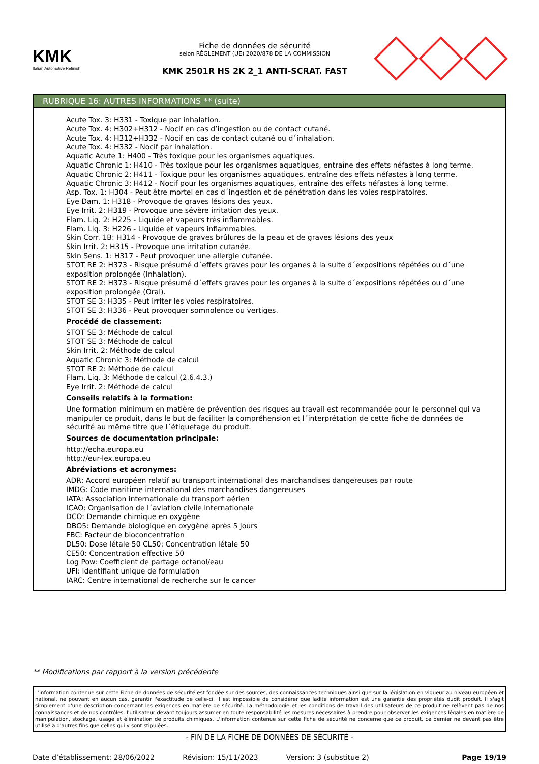KMK
Italian Automotive Refinish
Fiche de données de sécurité
selon RÈGLEMENT (UE) 2020/878 DE LA COMMISSION
KMK 2501R HS 2K 2_1 ANTI-SCRAT. FAST
RUBRIQUE 16: AUTRES INFORMATIONS ** (suite)
Acute Tox. 3: H331 - Toxique par inhalation.
Acute Tox. 4: H302+H312 - Nocif en cas d’ingestion ou de contact cutané.
Acute Tox. 4: H312+H332 - Nocif en cas de contact cutané ou d´inhalation.
Acute Tox. 4: H332 - Nocif par inhalation.
Aquatic Acute 1: H400 - Très toxique pour les organismes aquatiques.
Aquatic Chronic 1: H410 - Très toxique pour les organismes aquatiques, entraîne des effets néfastes à long terme.
Aquatic Chronic 2: H411 - Toxique pour les organismes aquatiques, entraîne des effets néfastes à long terme.
Aquatic Chronic 3: H412 - Nocif pour les organismes aquatiques, entraîne des effets néfastes à long terme.
Asp. Tox. 1: H304 - Peut être mortel en cas d´ingestion et de pénétration dans les voies respiratoires.
Eye Dam. 1: H318 - Provoque de graves lésions des yeux.
Eye Irrit. 2: H319 - Provoque une sévère irritation des yeux.
Flam. Liq. 2: H225 - Liquide et vapeurs très inflammables.
Flam. Liq. 3: H226 - Liquide et vapeurs inflammables.
Skin Corr. 1B: H314 - Provoque de graves brûlures de la peau et de graves lésions des yeux
Skin Irrit. 2: H315 - Provoque une irritation cutanée.
Skin Sens. 1: H317 - Peut provoquer une allergie cutanée.
STOT RE 2: H373 - Risque présumé d´effets graves pour les organes à la suite d´expositions répétées ou d´une exposition prolongée (Inhalation).
STOT RE 2: H373 - Risque présumé d´effets graves pour les organes à la suite d´expositions répétées ou d´une exposition prolongée (Oral).
STOT SE 3: H335 - Peut irriter les voies respiratoires.
STOT SE 3: H336 - Peut provoquer somnolence ou vertiges.
Procédé de classement:
STOT SE 3: Méthode de calcul
STOT SE 3: Méthode de calcul
Skin Irrit. 2: Méthode de calcul
Aquatic Chronic 3: Méthode de calcul
STOT RE 2: Méthode de calcul
Flam. Liq. 3: Méthode de calcul (2.6.4.3.)
Eye Irrit. 2: Méthode de calcul
Conseils relatifs à la formation:
Une formation minimum en matière de prévention des risques au travail est recommandée pour le personnel qui va manipuler ce produit, dans le but de faciliter la compréhension et l´interprétation de cette fiche de données de sécurité au même titre que l´étiquetage du produit.
Sources de documentation principale:
http://echa.europa.eu
http://eur-lex.europa.eu
Abréviations et acronymes:
ADR: Accord européen relatif au transport international des marchandises dangereuses par route
IMDG: Code maritime international des marchandises dangereuses
IATA: Association internationale du transport aérien
ICAO: Organisation de l´aviation civile internationale
DCO: Demande chimique en oxygène
DBO5: Demande biologique en oxygène après 5 jours
FBC: Facteur de bioconcentration
DL50: Dose létale 50 CL50: Concentration létale 50
CE50: Concentration effective 50
Log Pow: Coefficient de partage octanol/eau
UFI: identifiant unique de formulation
IARC: Centre international de recherche sur le cancer
** Modifications par rapport à la version précédente
L'information contenue sur cette Fiche de données de sécurité est fondée sur des sources, des connaissances techniques ainsi que sur la législation en vigueur au niveau européen et national, ne pouvant en aucun cas, garantir l'exactitude de celle-ci. Il est impossible de considérer que ladite information est une garantie des propriétés dudit produit. Il s'agit simplement d'une description concernant les exigences en matière de sécurité. La méthodologie et les conditions de travail des utilisateurs de ce produit ne relèvent pas de nos connaissances et de nos contrôles, l'utilisateur devant toujours assumer en toute responsabilité les mesures nécessaires à prendre pour observer les exigences légales en matière de manipulation, stockage, usage et élimination de produits chimiques. L'information contenue sur cette fiche de sécurité ne concerne que ce produit, ce dernier ne devant pas être utilisé à d'autres fins que celles qui y sont stipulées.
- FIN DE LA FICHE DE DONNÉES DE SÉCURITÉ -
Date d’établissement: 28/06/2022 Révision: 15/11/2023 Version: 3 (substitue 2) Page 19/19